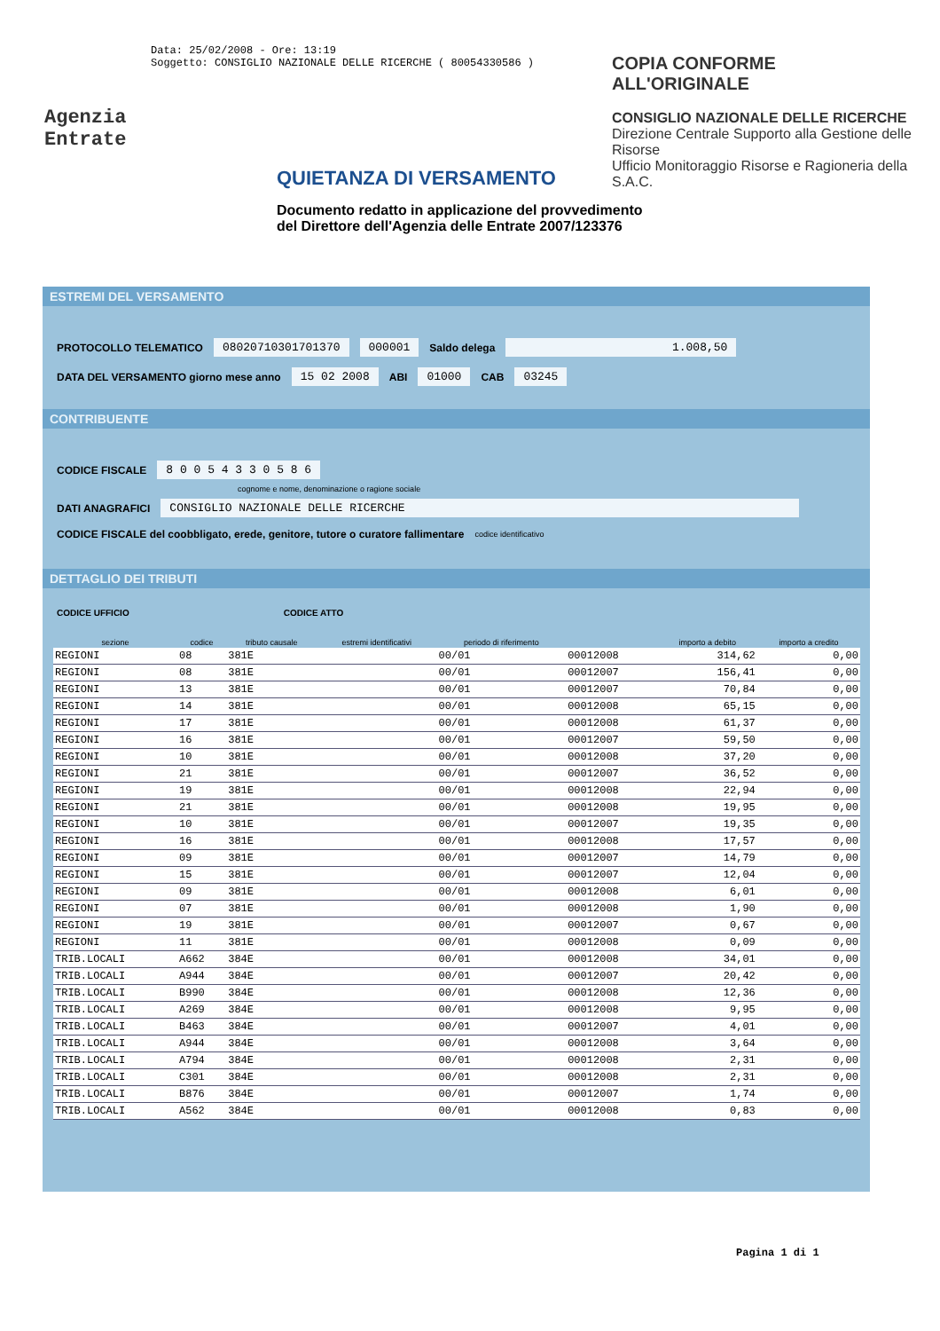Data: 25/02/2008 - Ore: 13:19
Soggetto: CONSIGLIO NAZIONALE DELLE RICERCHE ( 80054330586 )
COPIA CONFORME ALL'ORIGINALE
CONSIGLIO NAZIONALE DELLE RICERCHE
Direzione Centrale Supporto alla Gestione delle Risorse
Ufficio Monitoraggio Risorse e Ragioneria della S.A.C.
Agenzia
Entrate
QUIETANZA DI VERSAMENTO
Documento redatto in applicazione del provvedimento del Direttore dell'Agenzia delle Entrate 2007/123376
ESTREMI DEL VERSAMENTO
PROTOCOLLO TELEMATICO 08020710301701370 000001 Saldo delega 1.008,50
DATA DEL VERSAMENTO giorno mese anno 15 02 2008 ABI 01000 CAB 03245
CONTRIBUENTE
CODICE FISCALE 8 0 0 5 4 3 3 0 5 8 6
cognome e nome, denominazione o ragione sociale
DATI ANAGRAFICI CONSIGLIO NAZIONALE DELLE RICERCHE
CODICE FISCALE del coobbligato, erede, genitore, tutore o curatore fallimentare codice identificativo
DETTAGLIO DEI TRIBUTI
CODICE UFFICIO CODICE ATTO
| sezione | codice | tributo causale | estremi identificativi | periodo di riferimento | | importo a debito | importo a credito |
| --- | --- | --- | --- | --- | --- | --- | --- |
| REGIONI | 08 | 381E | | 00/01 | 00012008 | 314,62 | 0,00 |
| REGIONI | 08 | 381E | | 00/01 | 00012007 | 156,41 | 0,00 |
| REGIONI | 13 | 381E | | 00/01 | 00012007 | 70,84 | 0,00 |
| REGIONI | 14 | 381E | | 00/01 | 00012008 | 65,15 | 0,00 |
| REGIONI | 17 | 381E | | 00/01 | 00012008 | 61,37 | 0,00 |
| REGIONI | 16 | 381E | | 00/01 | 00012007 | 59,50 | 0,00 |
| REGIONI | 10 | 381E | | 00/01 | 00012008 | 37,20 | 0,00 |
| REGIONI | 21 | 381E | | 00/01 | 00012007 | 36,52 | 0,00 |
| REGIONI | 19 | 381E | | 00/01 | 00012008 | 22,94 | 0,00 |
| REGIONI | 21 | 381E | | 00/01 | 00012008 | 19,95 | 0,00 |
| REGIONI | 10 | 381E | | 00/01 | 00012007 | 19,35 | 0,00 |
| REGIONI | 16 | 381E | | 00/01 | 00012008 | 17,57 | 0,00 |
| REGIONI | 09 | 381E | | 00/01 | 00012007 | 14,79 | 0,00 |
| REGIONI | 15 | 381E | | 00/01 | 00012007 | 12,04 | 0,00 |
| REGIONI | 09 | 381E | | 00/01 | 00012008 | 6,01 | 0,00 |
| REGIONI | 07 | 381E | | 00/01 | 00012008 | 1,90 | 0,00 |
| REGIONI | 19 | 381E | | 00/01 | 00012007 | 0,67 | 0,00 |
| REGIONI | 11 | 381E | | 00/01 | 00012008 | 0,09 | 0,00 |
| TRIB.LOCALI | A662 | 384E | | 00/01 | 00012008 | 34,01 | 0,00 |
| TRIB.LOCALI | A944 | 384E | | 00/01 | 00012007 | 20,42 | 0,00 |
| TRIB.LOCALI | B990 | 384E | | 00/01 | 00012008 | 12,36 | 0,00 |
| TRIB.LOCALI | A269 | 384E | | 00/01 | 00012008 | 9,95 | 0,00 |
| TRIB.LOCALI | B463 | 384E | | 00/01 | 00012007 | 4,01 | 0,00 |
| TRIB.LOCALI | A944 | 384E | | 00/01 | 00012008 | 3,64 | 0,00 |
| TRIB.LOCALI | A794 | 384E | | 00/01 | 00012008 | 2,31 | 0,00 |
| TRIB.LOCALI | C301 | 384E | | 00/01 | 00012008 | 2,31 | 0,00 |
| TRIB.LOCALI | B876 | 384E | | 00/01 | 00012007 | 1,74 | 0,00 |
| TRIB.LOCALI | A562 | 384E | | 00/01 | 00012008 | 0,83 | 0,00 |
Pagina 1 di 1